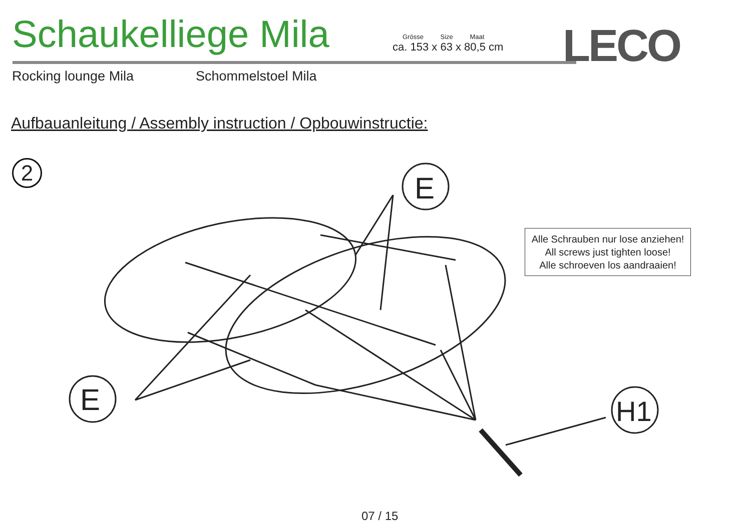Schaukelliege Mila
Grösse Size Maat
ca. 153 x 63 x 80,5 cm
LECO
Rocking lounge Mila Schommelstoel Mila
Aufbauanleitung / Assembly instruction / Opbouwinstructie:
2
E
E
H1
Alle Schrauben nur lose anziehen!
All screws just tighten loose!
Alle schroeven los aandraaien!
07 / 15